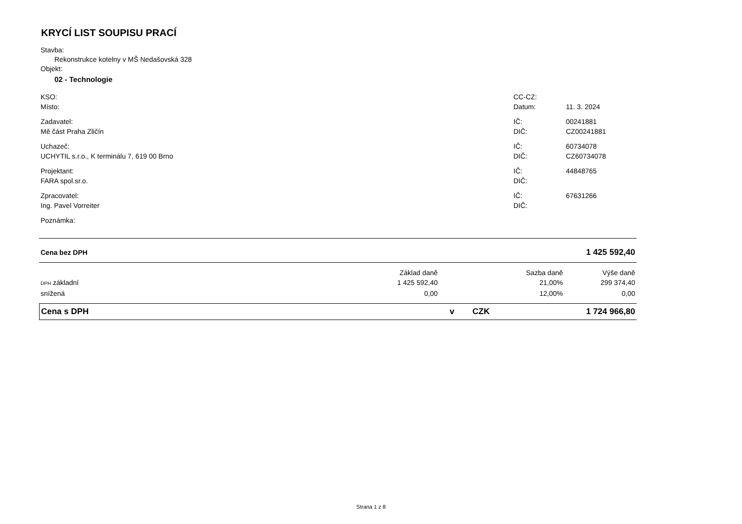KRYCÍ LIST SOUPISU PRACÍ
Stavba:
Rekonstrukce kotelny v MŠ Nedašovská 328
Objekt:
02 - Technologie
| KSO: | CC-CZ: | |
| Místo: | Datum: | 11. 3. 2024 |
| Zadavatel: | IČ: | 00241881 |
| Mě část Praha Zličín | DIČ: | CZ00241881 |
| Uchazeč: | IČ: | 60734078 |
| UCHYTIL s.r.o., K terminálu 7, 619 00 Brno | DIČ: | CZ60734078 |
| Projektant: | IČ: | 44848765 |
| FARA spol.sr.o. | DIČ: | |
| Zpracovatel: | IČ: | 67631266 |
| Ing. Pavel Vorreiter | DIČ: | |
| Poznámka: | | |
| Cena bez DPH | | | 1 425 592,40 | |
| | Základ daně | | Sazba daně | Výše daně |
| DPH základní | 1 425 592,40 | | 21,00% | 299 374,40 |
| snížená | 0,00 | | 12,00% | 0,00 |
| Cena s DPH | v | CZK | 1 724 966,80 |
Strana 1 z 8